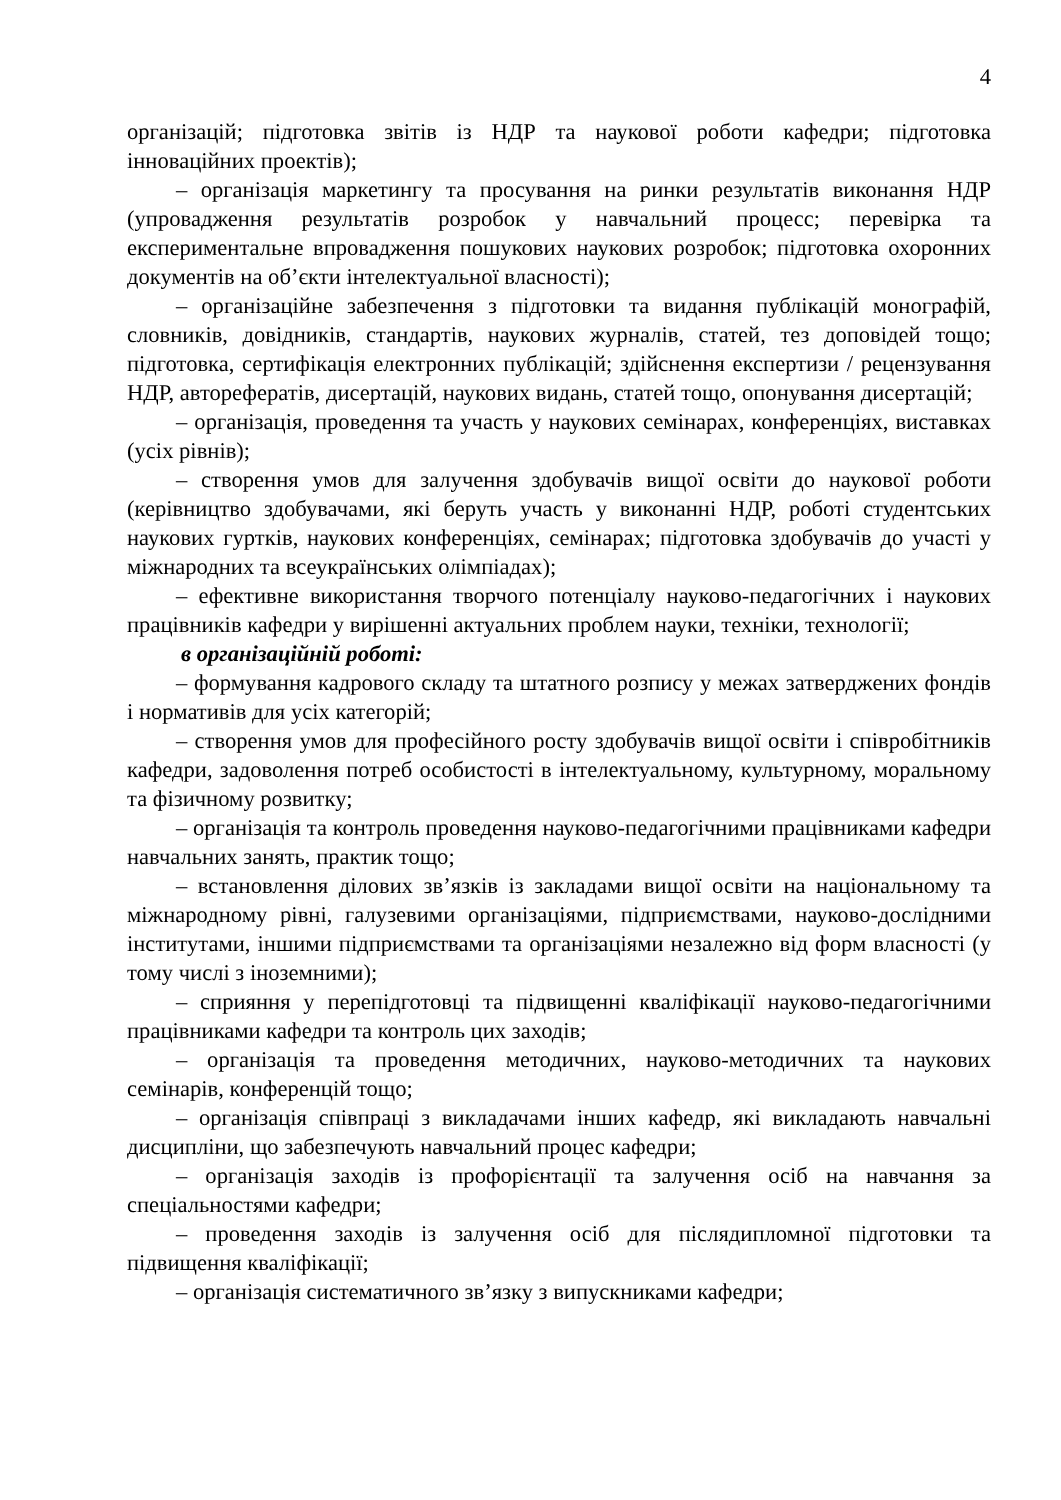4
організацій; підготовка звітів із НДР та наукової роботи кафедри; підготовка інноваційних проектів);
– організація маркетингу та просування на ринки результатів виконання НДР (упровадження результатів розробок у навчальний процесс; перевірка та експериментальне впровадження пошукових наукових розробок; підготовка охоронних документів на об’єкти інтелектуальної власності);
– організаційне забезпечення з підготовки та видання публікацій монографій, словників, довідників, стандартів, наукових журналів, статей, тез доповідей тощо; підготовка, сертифікація електронних публікацій; здійснення експертизи / рецензування НДР, авторефератів, дисертацій, наукових видань, статей тощо, опонування дисертацій;
– організація, проведення та участь у наукових семінарах, конференціях, виставках (усіх рівнів);
– створення умов для залучення здобувачів вищої освіти до наукової роботи (керівництво здобувачами, які беруть участь у виконанні НДР, роботі студентських наукових гуртків, наукових конференціях, семінарах; підготовка здобувачів до участі у міжнародних та всеукраїнських олімпіадах);
– ефективне використання творчого потенціалу науково-педагогічних і наукових працівників кафедри у вирішенні актуальних проблем науки, техніки, технології;
в організаційній роботі:
– формування кадрового складу та штатного розпису у межах затверджених фондів і нормативів для усіх категорій;
– створення умов для професійного росту здобувачів вищої освіти і співробітників кафедри, задоволення потреб особистості в інтелектуальному, культурному, моральному та фізичному розвитку;
– організація та контроль проведення науково-педагогічними працівниками кафедри навчальних занять, практик тощо;
– встановлення ділових зв’язків із закладами вищої освіти на національному та міжнародному рівні, галузевими організаціями, підприємствами, науково-дослідними інститутами, іншими підприємствами та організаціями незалежно від форм власності (у тому числі з іноземними);
– сприяння у перепідготовці та підвищенні кваліфікації науково-педагогічними працівниками кафедри та контроль цих заходів;
– організація та проведення методичних, науково-методичних та наукових семінарів, конференцій тощо;
– організація співпраці з викладачами інших кафедр, які викладають навчальні дисципліни, що забезпечують навчальний процес кафедри;
– організація заходів із профорієнтації та залучення осіб на навчання за спеціальностями кафедри;
– проведення заходів із залучення осіб для післядипломної підготовки та підвищення кваліфікації;
– організація систематичного зв’язку з випускниками кафедри;